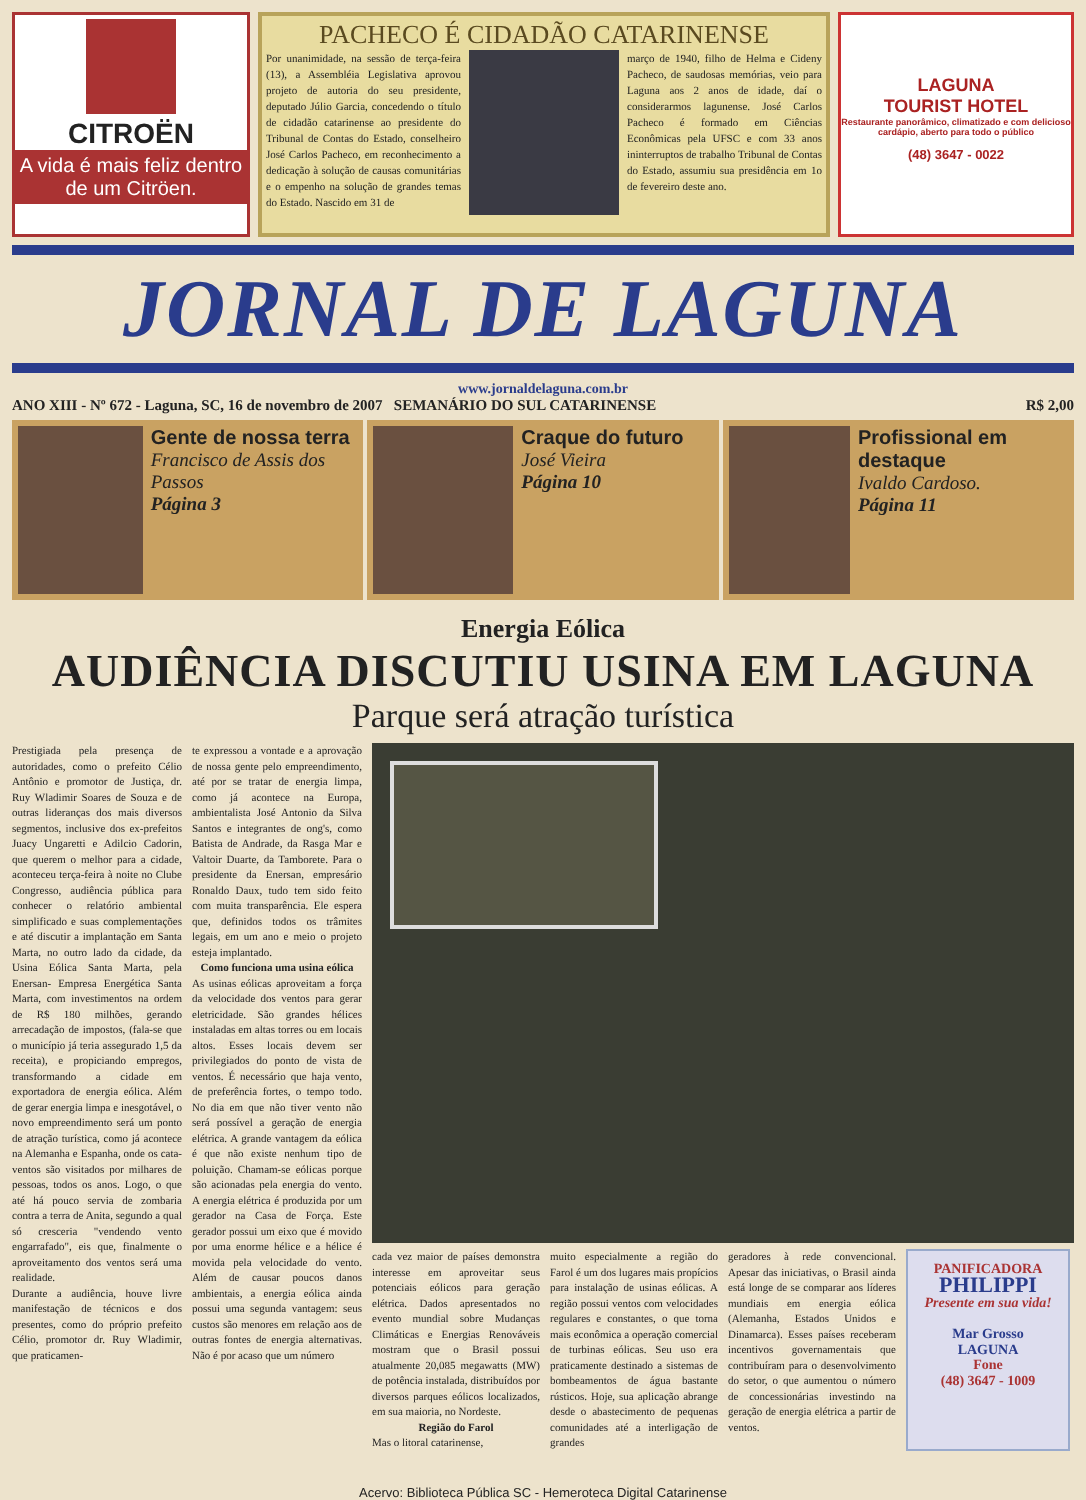CITROËN
A vida é mais feliz dentro de um Citröen.
PACHECO É CIDADÃO CATARINENSE
Por unanimidade, na sessão de terça-feira (13), a Assembléia Legislativa aprovou projeto de autoria do seu presidente, deputado Júlio Garcia, concedendo o título de cidadão catarinense ao presidente do Tribunal de Contas do Estado, conselheiro José Carlos Pacheco, em reconhecimento a dedicação à solução de causas comunitárias e o empenho na solução de grandes temas do Estado. Nascido em 31 de
março de 1940, filho de Helma e Cideny Pacheco, de saudosas memórias, veio para Laguna aos 2 anos de idade, daí o considerarmos lagunense. José Carlos Pacheco é formado em Ciências Econômicas pela UFSC e com 33 anos ininterruptos de trabalho Tribunal de Contas do Estado, assumiu sua presidência em 1o de fevereiro deste ano.
LAGUNA
TOURIST HOTEL
Restaurante panorâmico, climatizado e com delicioso cardápio, aberto para todo o público
(48) 3647 - 0022
JORNAL DE LAGUNA
www.jornaldelaguna.com.br
ANO XIII - Nº 672 - Laguna, SC, 16 de novembro de 2007 SEMANÁRIO DO SUL CATARINENSE R$ 2,00
Gente de nossa terra
Francisco de Assis dos Passos
Página 3
Craque do futuro
José Vieira
Página 10
Profissional em destaque
Ivaldo Cardoso.
Página 11
Energia Eólica
AUDIÊNCIA DISCUTIU USINA EM LAGUNA
Parque será atração turística
Prestigiada pela presença de autoridades, como o prefeito Célio Antônio e promotor de Justiça, dr. Ruy Wladimir Soares de Souza e de outras lideranças dos mais diversos segmentos, inclusive dos ex-prefeitos Juacy Ungaretti e Adilcio Cadorin, que querem o melhor para a cidade, aconteceu terça-feira à noite no Clube Congresso, audiência pública para conhecer o relatório ambiental simplificado e suas complementações e até discutir a implantação em Santa Marta, no outro lado da cidade, da Usina Eólica Santa Marta, pela Enersan- Empresa Energética Santa Marta, com investimentos na ordem de R$ 180 milhões, gerando arrecadação de impostos, (fala-se que o município já teria assegurado 1,5 da receita), e propiciando empregos, transformando a cidade em exportadora de energia eólica. Além de gerar energia limpa e inesgotável, o novo empreendimento será um ponto de atração turística, como já acontece na Alemanha e Espanha, onde os cata-ventos são visitados por milhares de pessoas, todos os anos. Logo, o que até há pouco servia de zombaria contra a terra de Anita, segundo a qual só cresceria "vendendo vento engarrafado", eis que, finalmente o aproveitamento dos ventos será uma realidade.
Durante a audiência, houve livre manifestação de técnicos e dos presentes, como do próprio prefeito Célio, promotor dr. Ruy Wladimir, que praticamen-
te expressou a vontade e a aprovação de nossa gente pelo empreendimento, até por se tratar de energia limpa, como já acontece na Europa, ambientalista José Antonio da Silva Santos e integrantes de ong's, como Batista de Andrade, da Rasga Mar e Valtoir Duarte, da Tamborete. Para o presidente da Enersan, empresário Ronaldo Daux, tudo tem sido feito com muita transparência. Ele espera que, definidos todos os trâmites legais, em um ano e meio o projeto esteja implantado.
Como funciona uma usina eólica
As usinas eólicas aproveitam a força da velocidade dos ventos para gerar eletricidade. São grandes hélices instaladas em altas torres ou em locais altos. Esses locais devem ser privilegiados do ponto de vista de ventos. É necessário que haja vento, de preferência fortes, o tempo todo. No dia em que não tiver vento não será possível a geração de energia elétrica. A grande vantagem da eólica é que não existe nenhum tipo de poluição. Chamam-se eólicas porque são acionadas pela energia do vento. A energia elétrica é produzida por um gerador na Casa de Força. Este gerador possui um eixo que é movido por uma enorme hélice e a hélice é movida pela velocidade do vento. Além de causar poucos danos ambientais, a energia eólica ainda possui uma segunda vantagem: seus custos são menores em relação aos de outras fontes de energia alternativas. Não é por acaso que um número
cada vez maior de países demonstra interesse em aproveitar seus potenciais eólicos para geração elétrica. Dados apresentados no evento mundial sobre Mudanças Climáticas e Energias Renováveis mostram que o Brasil possui atualmente 20,085 megawatts (MW) de potência instalada, distribuídos por diversos parques eólicos localizados, em sua maioria, no Nordeste.
Região do Farol
Mas o litoral catarinense,
muito especialmente a região do Farol é um dos lugares mais propícios para instalação de usinas eólicas. A região possui ventos com velocidades regulares e constantes, o que torna mais econômica a operação comercial de turbinas eólicas. Seu uso era praticamente destinado a sistemas de bombeamentos de água bastante rústicos. Hoje, sua aplicação abrange desde o abastecimento de pequenas comunidades até a interligação de grandes
geradores à rede convencional. Apesar das iniciativas, o Brasil ainda está longe de se comparar aos líderes mundiais em energia eólica (Alemanha, Estados Unidos e Dinamarca). Esses países receberam incentivos governamentais que contribuíram para o desenvolvimento do setor, o que aumentou o número de concessionárias investindo na geração de energia elétrica a partir de ventos.
PANIFICADORA
PHILIPPI
Presente em sua vida!
Mar Grosso
LAGUNA
Fone
(48) 3647 - 1009
Acervo: Biblioteca Pública SC - Hemeroteca Digital Catarinense